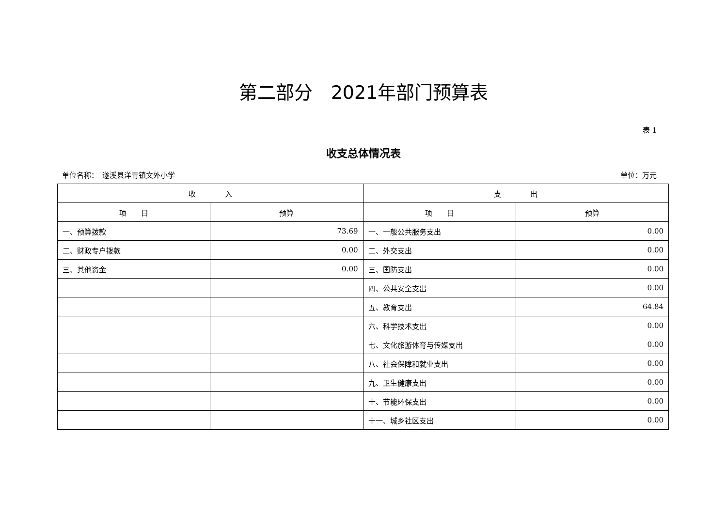第二部分　2021年部门预算表
表 1
收支总体情况表
单位名称：　遂溪县洋青镇文外小学 单位：万元
| 收 入 | | 支 出 | |
| --- | --- | --- | --- |
| 项 目 | 预算 | 项 目 | 预算 |
| 一、预算拨款 | 73.69 | 一、一般公共服务支出 | 0.00 |
| 二、财政专户拨款 | 0.00 | 二、外交支出 | 0.00 |
| 三、其他资金 | 0.00 | 三、国防支出 | 0.00 |
| | | 四、公共安全支出 | 0.00 |
| | | 五、教育支出 | 64.84 |
| | | 六、科学技术支出 | 0.00 |
| | | 七、文化旅游体育与传媒支出 | 0.00 |
| | | 八、社会保障和就业支出 | 0.00 |
| | | 九、卫生健康支出 | 0.00 |
| | | 十、节能环保支出 | 0.00 |
| | | 十一、城乡社区支出 | 0.00 |